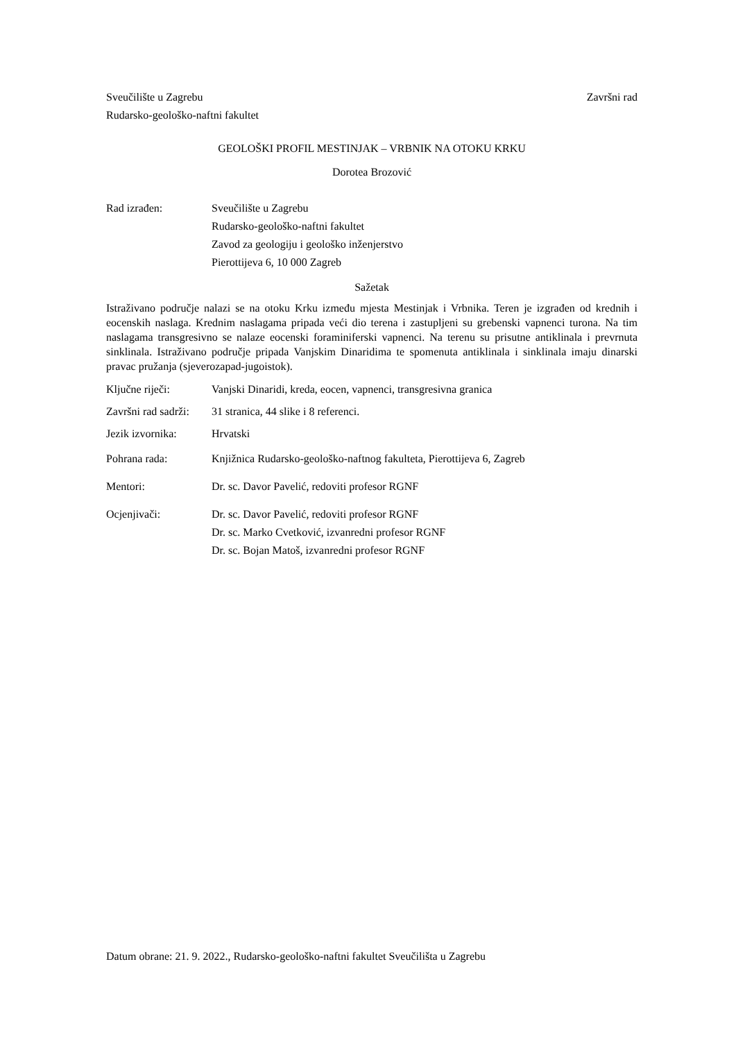Sveučilište u Zagrebu Završni rad
Rudarsko-geološko-naftni fakultet
GEOLOŠKI PROFIL MESTINJAK – VRBNIK NA OTOKU KRKU
Dorotea Brozović
Rad izrađen: Sveučilište u Zagrebu
Rudarsko-geološko-naftni fakultet
Zavod za geologiju i geološko inženjerstvo
Pierottijeva 6, 10 000 Zagreb
Sažetak
Istraživano područje nalazi se na otoku Krku između mjesta Mestinjak i Vrbnika. Teren je izgrađen od krednih i eocenskih naslaga. Krednim naslagama pripada veći dio terena i zastupljeni su grebenski vapnenci turona. Na tim naslagama transgresivno se nalaze eocenski foraminiferski vapnenci. Na terenu su prisutne antiklinala i prevrnuta sinklinala. Istraživano područje pripada Vanjskim Dinaridima te spomenuta antiklinala i sinklinala imaju dinarski pravac pružanja (sjeverozapad-jugoistok).
Ključne riječi: Vanjski Dinaridi, kreda, eocen, vapnenci, transgresivna granica
Završni rad sadrži:
31 stranica, 44 slike i 8 referenci.
Jezik izvornika:
Hrvatski
Pohrana rada: Knjižnica Rudarsko-geološko-naftnog fakulteta, Pierottijeva 6, Zagreb
Mentori: Dr. sc. Davor Pavelić, redoviti profesor RGNF
Ocjenjivači: Dr. sc. Davor Pavelić, redoviti profesor RGNF
Dr. sc. Marko Cvetković, izvanredni profesor RGNF
Dr. sc. Bojan Matoš, izvanredni profesor RGNF
Datum obrane: 21. 9. 2022., Rudarsko-geološko-naftni fakultet Sveučilišta u Zagrebu